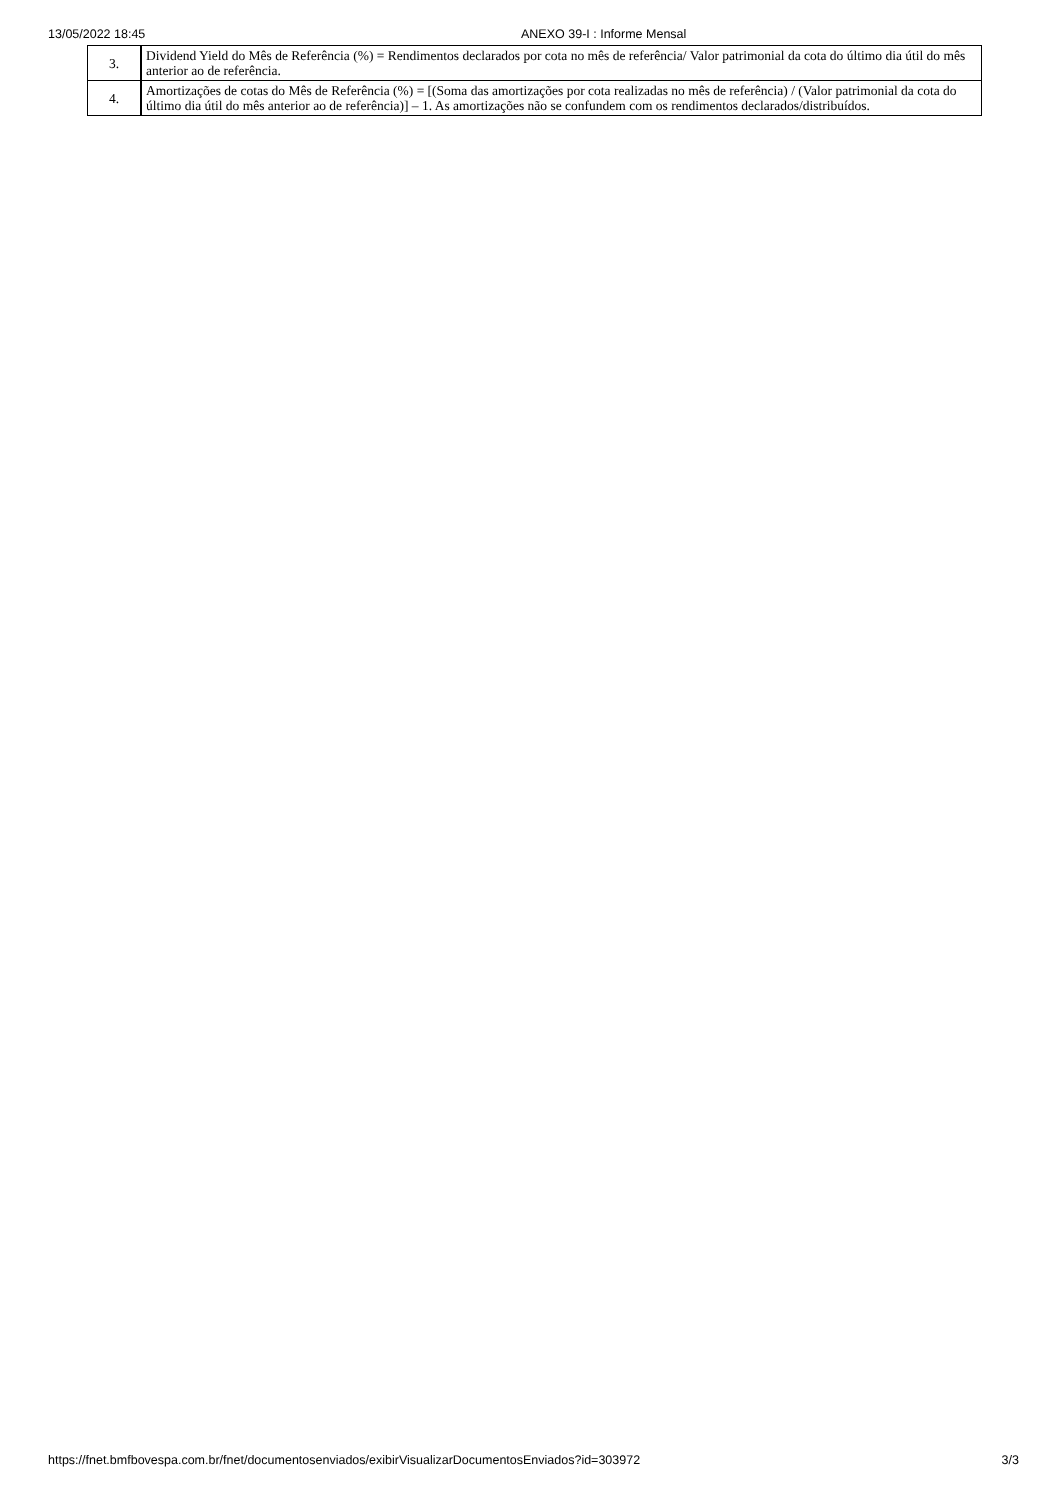13/05/2022 18:45 ANEXO 39-I : Informe Mensal
| 3. | Dividend Yield do Mês de Referência (%) = Rendimentos declarados por cota no mês de referência/ Valor patrimonial da cota do último dia útil do mês anterior ao de referência. |
| 4. | Amortizações de cotas do Mês de Referência (%) = [(Soma das amortizações por cota realizadas no mês de referência) / (Valor patrimonial da cota do último dia útil do mês anterior ao de referência)] – 1. As amortizações não se confundem com os rendimentos declarados/distribuídos. |
https://fnet.bmfbovespa.com.br/fnet/documentosenviados/exibirVisualizarDocumentosEnviados?id=303972 3/3